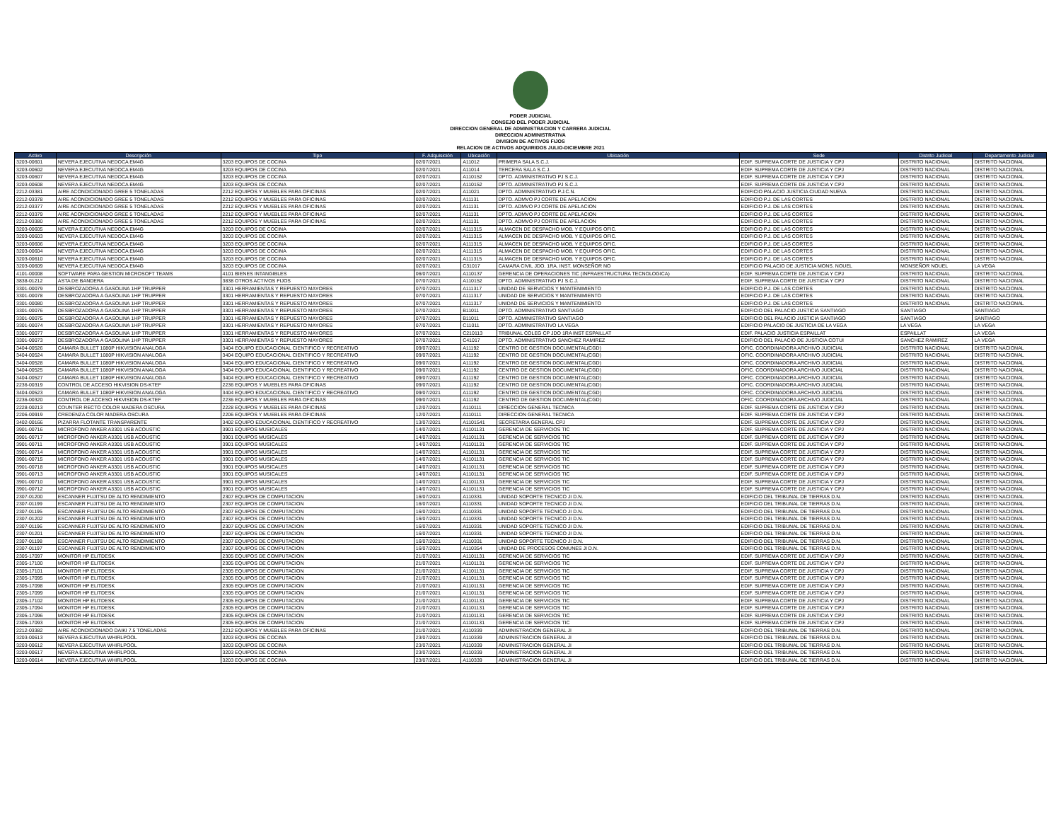PODER JUDICIAL
CONSEJO DEL PODER JUDICIAL
DIRECCION GENERAL DE ADMINISTRACION Y CARRERA JUDICIAL
DIRECCION ADMINISTRATIVA
DIVISION DE ACTIVOS FIJOS
RELACION DE ACTIVOS ADQUIRIDOS JULIO-DICIEMBRE 2021
| Activo | Descripción | Tipo | F. Adquisición | Ubicación | Ubicación | Sede | Distrito Judicial | Departamento Judicial |
| --- | --- | --- | --- | --- | --- | --- | --- | --- |
| 3203-00601 | NEVERA EJECUTIVA NEDOCA EM4G | 3203 EQUIPOS DE COCINA | 02/07/2021 | A11012 | PRIMERA SALA S.C.J. | EDIF. SUPREMA CORTE DE JUSTICIA Y CPJ | DISTRITO NACIONAL | DISTRITO NACIONAL |
| 3203-00602 | NEVERA EJECUTIVA NEDOCA EM4G | 3203 EQUIPOS DE COCINA | 02/07/2021 | A11014 | TERCERA SALA S.C.J. | EDIF. SUPREMA CORTE DE JUSTICIA Y CPJ | DISTRITO NACIONAL | DISTRITO NACIONAL |
| 3203-00607 | NEVERA EJECUTIVA NEDOCA EM4G | 3203 EQUIPOS DE COCINA | 02/07/2021 | A110152 | DPTO. ADMINISTRATIVO PJ S.C.J. | EDIF. SUPREMA CORTE DE JUSTICIA Y CPJ | DISTRITO NACIONAL | DISTRITO NACIONAL |
| 3203-00608 | NEVERA EJECUTIVA NEDOCA EM4G | 3203 EQUIPOS DE COCINA | 02/07/2021 | A110152 | DPTO. ADMINISTRATIVO PJ S.C.J. | EDIF. SUPREMA CORTE DE JUSTICIA Y CPJ | DISTRITO NACIONAL | DISTRITO NACIONAL |
| 2212-03381 | AIRE ACONDICIONADO GREE 5 TONELADAS | 2212 EQUIPOS Y MUEBLES PARA OFICINAS | 02/07/2021 | A11021 | DPTO. ADMINISTRATIVO P.J.C.N. | EDIFICIO PALACIO JUSTICIA CIUDAD NUEVA | DISTRITO NACIONAL | DISTRITO NACIONAL |
| 2212-03378 | AIRE ACONDICIONADO GREE 5 TONELADAS | 2212 EQUIPOS Y MUEBLES PARA OFICINAS | 02/07/2021 | A11131 | DPTO. ADMVO PJ CORTE DE APELACION | EDIFICIO P.J. DE LAS CORTES | DISTRITO NACIONAL | DISTRITO NACIONAL |
| 2212-03377 | AIRE ACONDICIONADO GREE 5 TONELADAS | 2212 EQUIPOS Y MUEBLES PARA OFICINAS | 02/07/2021 | A11131 | DPTO. ADMVO PJ CORTE DE APELACION | EDIFICIO P.J. DE LAS CORTES | DISTRITO NACIONAL | DISTRITO NACIONAL |
| 2212-03379 | AIRE ACONDICIONADO GREE 5 TONELADAS | 2212 EQUIPOS Y MUEBLES PARA OFICINAS | 02/07/2021 | A11131 | DPTO. ADMVO PJ CORTE DE APELACION | EDIFICIO P.J. DE LAS CORTES | DISTRITO NACIONAL | DISTRITO NACIONAL |
| 2212-03380 | AIRE ACONDICIONADO GREE 5 TONELADAS | 2212 EQUIPOS Y MUEBLES PARA OFICINAS | 02/07/2021 | A11131 | DPTO. ADMVO PJ CORTE DE APELACION | EDIFICIO P.J. DE LAS CORTES | DISTRITO NACIONAL | DISTRITO NACIONAL |
| 3203-00605 | NEVERA EJECUTIVA NEDOCA EM4G | 3203 EQUIPOS DE COCINA | 02/07/2021 | A111315 | ALMACEN DE DESPACHO MOB. Y EQUIPOS OFIC. | EDIFICIO P.J. DE LAS CORTES | DISTRITO NACIONAL | DISTRITO NACIONAL |
| 3203-00603 | NEVERA EJECUTIVA NEDOCA EM4G | 3203 EQUIPOS DE COCINA | 02/07/2021 | A111315 | ALMACEN DE DESPACHO MOB. Y EQUIPOS OFIC. | EDIFICIO P.J. DE LAS CORTES | DISTRITO NACIONAL | DISTRITO NACIONAL |
| 3203-00606 | NEVERA EJECUTIVA NEDOCA EM4G | 3203 EQUIPOS DE COCINA | 02/07/2021 | A111315 | ALMACEN DE DESPACHO MOB. Y EQUIPOS OFIC. | EDIFICIO P.J. DE LAS CORTES | DISTRITO NACIONAL | DISTRITO NACIONAL |
| 3203-00604 | NEVERA EJECUTIVA NEDOCA EM4G | 3203 EQUIPOS DE COCINA | 02/07/2021 | A111315 | ALMACEN DE DESPACHO MOB. Y EQUIPOS OFIC. | EDIFICIO P.J. DE LAS CORTES | DISTRITO NACIONAL | DISTRITO NACIONAL |
| 3203-00610 | NEVERA EJECUTIVA NEDOCA EM4G | 3203 EQUIPOS DE COCINA | 02/07/2021 | A111315 | ALMACEN DE DESPACHO MOB. Y EQUIPOS OFIC. | EDIFICIO P.J. DE LAS CORTES | DISTRITO NACIONAL | DISTRITO NACIONAL |
| 3203-00609 | NEVERA EJECUTIVA NEDOCA EM4G | 3203 EQUIPOS DE COCINA | 02/07/2021 | C31017 | CAMARA CIVIL JDO. 1RA. INST. MONSEÑOR NO | EDIFICIO PALACIO DE JUSTICIA MONS. NOUEL | MONSEÑOR NOUEL | LA VEGA |
| 4101-00008 | SOFTWARE PARA GESTION MICROSOFT TEAMS | 4101 BIENES INTANGIBLES | 06/07/2021 | A110137 | GERENCIA DE OPERACIONES TIC (INFRAESTRUCTURA TECNOLOGICA) | EDIF. SUPREMA CORTE DE JUSTICIA Y CPJ | DISTRITO NACIONAL | DISTRITO NACIONAL |
| 3838-01212 | ASTA DE BANDERA | 3838 OTROS ACTIVOS FIJOS | 07/07/2021 | A110152 | DPTO. ADMINISTRATIVO PJ S.C.J. | EDIF. SUPREMA CORTE DE JUSTICIA Y CPJ | DISTRITO NACIONAL | DISTRITO NACIONAL |
| 3301-00079 | DESBROZADORA A GASOLINA 1HP TRUPPER | 3301 HERRAMIENTAS Y REPUESTO MAYORES | 07/07/2021 | A111317 | UNIDAD DE SERVICIOS Y MANTENIMIENTO | EDIFICIO P.J. DE LAS CORTES | DISTRITO NACIONAL | DISTRITO NACIONAL |
| 3301-00078 | DESBROZADORA A GASOLINA 1HP TRUPPER | 3301 HERRAMIENTAS Y REPUESTO MAYORES | 07/07/2021 | A111317 | UNIDAD DE SERVICIOS Y MANTENIMIENTO | EDIFICIO P.J. DE LAS CORTES | DISTRITO NACIONAL | DISTRITO NACIONAL |
| 3301-00080 | DESBROZADORA A GASOLINA 1HP TRUPPER | 3301 HERRAMIENTAS Y REPUESTO MAYORES | 07/07/2021 | A111317 | UNIDAD DE SERVICIOS Y MANTENIMIENTO | EDIFICIO P.J. DE LAS CORTES | DISTRITO NACIONAL | DISTRITO NACIONAL |
| 3301-00076 | DESBROZADORA A GASOLINA 1HP TRUPPER | 3301 HERRAMIENTAS Y REPUESTO MAYORES | 07/07/2021 | B11011 | DPTO. ADMINISTRATIVO SANTIAGO | EDIFICIO DEL PALACIO JUSTICIA SANTIAGO | SANTIAGO | SANTIAGO |
| 3301-00075 | DESBROZADORA A GASOLINA 1HP TRUPPER | 3301 HERRAMIENTAS Y REPUESTO MAYORES | 07/07/2021 | B11011 | DPTO. ADMINISTRATIVO SANTIAGO | EDIFICIO DEL PALACIO JUSTICIA SANTIAGO | SANTIAGO | SANTIAGO |
| 3301-00074 | DESBROZADORA A GASOLINA 1HP TRUPPER | 3301 HERRAMIENTAS Y REPUESTO MAYORES | 07/07/2021 | C11011 | DPTO. ADMINISTRATIVO LA VEGA | EDIFICIO PALACIO DE JUSTICIA DE LA VEGA | LA VEGA | LA VEGA |
| 3301-00077 | DESBROZADORA A GASOLINA 1HP TRUPPER | 3301 HERRAMIENTAS Y REPUESTO MAYORES | 07/07/2021 | C210113 | TRIBUNAL COLEG CP JDO 1RA INST ESPAILLAT | EDIF. PALACIO JUSTICIA ESPAILLAT | ESPAILLAT | LA VEGA |
| 3301-00073 | DESBROZADORA A GASOLINA 1HP TRUPPER | 3301 HERRAMIENTAS Y REPUESTO MAYORES | 07/07/2021 | C41017 | DPTO. ADMINISTRATIVO SANCHEZ RAMIREZ | EDIFICIO DEL PALACIO DE JUSTICIA COTUI | SANCHEZ RAMIREZ | LA VEGA |
| 3404-00526 | CAMARA BULLET 1080P HIKVISION ANALOGA | 3404 EQUIPO EDUCACIONAL CIENTIFICO Y RECREATIVO | 09/07/2021 | A11192 | CENTRO DE GESTION DOCUMENTAL(CGD) | OFIC. COORDINADORA ARCHIVO JUDICIAL | DISTRITO NACIONAL | DISTRITO NACIONAL |
| 3404-00524 | CAMARA BULLET 1080P HIKVISION ANALOGA | 3404 EQUIPO EDUCACIONAL CIENTIFICO Y RECREATIVO | 09/07/2021 | A11192 | CENTRO DE GESTION DOCUMENTAL(CGD) | OFIC. COORDINADORA ARCHIVO JUDICIAL | DISTRITO NACIONAL | DISTRITO NACIONAL |
| 3404-00528 | CAMARA BULLET 1080P HIKVISION ANALOGA | 3404 EQUIPO EDUCACIONAL CIENTIFICO Y RECREATIVO | 09/07/2021 | A11192 | CENTRO DE GESTION DOCUMENTAL(CGD) | OFIC. COORDINADORA ARCHIVO JUDICIAL | DISTRITO NACIONAL | DISTRITO NACIONAL |
| 3404-00525 | CAMARA BULLET 1080P HIKVISION ANALOGA | 3404 EQUIPO EDUCACIONAL CIENTIFICO Y RECREATIVO | 09/07/2021 | A11192 | CENTRO DE GESTION DOCUMENTAL(CGD) | OFIC. COORDINADORA ARCHIVO JUDICIAL | DISTRITO NACIONAL | DISTRITO NACIONAL |
| 3404-00527 | CAMARA BULLET 1080P HIKVISION ANALOGA | 3404 EQUIPO EDUCACIONAL CIENTIFICO Y RECREATIVO | 09/07/2021 | A11192 | CENTRO DE GESTION DOCUMENTAL(CGD) | OFIC. COORDINADORA ARCHIVO JUDICIAL | DISTRITO NACIONAL | DISTRITO NACIONAL |
| 2236-00319 | CONTROL DE ACCESO HIKVISION DS-KTEF | 2236 EQUIPOS Y MUEBLES PARA OFICINAS | 09/07/2021 | A11192 | CENTRO DE GESTION DOCUMENTAL(CGD) | OFIC. COORDINADORA ARCHIVO JUDICIAL | DISTRITO NACIONAL | DISTRITO NACIONAL |
| 3404-00523 | CAMARA BULLET 1080P HIKVISION ANALOGA | 3404 EQUIPO EDUCACIONAL CIENTIFICO Y RECREATIVO | 09/07/2021 | A11192 | CENTRO DE GESTION DOCUMENTAL(CGD) | OFIC. COORDINADORA ARCHIVO JUDICIAL | DISTRITO NACIONAL | DISTRITO NACIONAL |
| 2236-00320 | CONTROL DE ACCESO HIKVISION DS-KTEF | 2236 EQUIPOS Y MUEBLES PARA OFICINAS | 09/07/2021 | A11192 | CENTRO DE GESTION DOCUMENTAL(CGD) | OFIC. COORDINADORA ARCHIVO JUDICIAL | DISTRITO NACIONAL | DISTRITO NACIONAL |
| 2228-00213 | COUNTER RECTO COLOR MADERA OSCURA | 2228 EQUIPOS Y MUEBLES PARA OFICINAS | 12/07/2021 | A110111 | DIRECCION GENERAL TECNICA | EDIF. SUPREMA CORTE DE JUSTICIA Y CPJ | DISTRITO NACIONAL | DISTRITO NACIONAL |
| 2206-00919 | CREDENZA COLOR MADERA OSCURA | 2206 EQUIPOS Y MUEBLES PARA OFICINAS | 12/07/2021 | A110111 | DIRECCION GENERAL TECNICA | EDIF. SUPREMA CORTE DE JUSTICIA Y CPJ | DISTRITO NACIONAL | DISTRITO NACIONAL |
| 3402-00166 | PIZARRA FLOTANTE TRANSPARENTE | 3402 EQUIPO EDUCACIONAL CIENTIFICO Y RECREATIVO | 13/07/2021 | A1101541 | SECRETARIA GENERAL CPJ | EDIF. SUPREMA CORTE DE JUSTICIA Y CPJ | DISTRITO NACIONAL | DISTRITO NACIONAL |
| 3901-00716 | MICROFONO ANKER A3301 USB ACOUSTIC | 3901 EQUIPOS MUSICALES | 14/07/2021 | A1101131 | GERENCIA DE SERVICIOS TIC | EDIF. SUPREMA CORTE DE JUSTICIA Y CPJ | DISTRITO NACIONAL | DISTRITO NACIONAL |
| 3901-00717 | MICROFONO ANKER A3301 USB ACOUSTIC | 3901 EQUIPOS MUSICALES | 14/07/2021 | A1101131 | GERENCIA DE SERVICIOS TIC | EDIF. SUPREMA CORTE DE JUSTICIA Y CPJ | DISTRITO NACIONAL | DISTRITO NACIONAL |
| 3901-00711 | MICROFONO ANKER A3301 USB ACOUSTIC | 3901 EQUIPOS MUSICALES | 14/07/2021 | A1101131 | GERENCIA DE SERVICIOS TIC | EDIF. SUPREMA CORTE DE JUSTICIA Y CPJ | DISTRITO NACIONAL | DISTRITO NACIONAL |
| 3901-00714 | MICROFONO ANKER A3301 USB ACOUSTIC | 3901 EQUIPOS MUSICALES | 14/07/2021 | A1101131 | GERENCIA DE SERVICIOS TIC | EDIF. SUPREMA CORTE DE JUSTICIA Y CPJ | DISTRITO NACIONAL | DISTRITO NACIONAL |
| 3901-00715 | MICROFONO ANKER A3301 USB ACOUSTIC | 3901 EQUIPOS MUSICALES | 14/07/2021 | A1101131 | GERENCIA DE SERVICIOS TIC | EDIF. SUPREMA CORTE DE JUSTICIA Y CPJ | DISTRITO NACIONAL | DISTRITO NACIONAL |
| 3901-00718 | MICROFONO ANKER A3301 USB ACOUSTIC | 3901 EQUIPOS MUSICALES | 14/07/2021 | A1101131 | GERENCIA DE SERVICIOS TIC | EDIF. SUPREMA CORTE DE JUSTICIA Y CPJ | DISTRITO NACIONAL | DISTRITO NACIONAL |
| 3901-00713 | MICROFONO ANKER A3301 USB ACOUSTIC | 3901 EQUIPOS MUSICALES | 14/07/2021 | A1101131 | GERENCIA DE SERVICIOS TIC | EDIF. SUPREMA CORTE DE JUSTICIA Y CPJ | DISTRITO NACIONAL | DISTRITO NACIONAL |
| 3901-00710 | MICROFONO ANKER A3301 USB ACOUSTIC | 3901 EQUIPOS MUSICALES | 14/07/2021 | A1101131 | GERENCIA DE SERVICIOS TIC | EDIF. SUPREMA CORTE DE JUSTICIA Y CPJ | DISTRITO NACIONAL | DISTRITO NACIONAL |
| 3901-00712 | MICROFONO ANKER A3301 USB ACOUSTIC | 3901 EQUIPOS MUSICALES | 14/07/2021 | A1101131 | GERENCIA DE SERVICIOS TIC | EDIF. SUPREMA CORTE DE JUSTICIA Y CPJ | DISTRITO NACIONAL | DISTRITO NACIONAL |
| 2307-01200 | ESCANNER FUJITSU DE ALTO RENDIMIENTO | 2307 EQUIPOS DE COMPUTACION | 16/07/2021 | A110331 | UNIDAD SOPORTE TECNICO JI D.N. | EDIFICIO DEL TRIBUNAL DE TIERRAS D.N. | DISTRITO NACIONAL | DISTRITO NACIONAL |
| 2307-01199 | ESCANNER FUJITSU DE ALTO RENDIMIENTO | 2307 EQUIPOS DE COMPUTACION | 16/07/2021 | A110331 | UNIDAD SOPORTE TECNICO JI D.N. | EDIFICIO DEL TRIBUNAL DE TIERRAS D.N. | DISTRITO NACIONAL | DISTRITO NACIONAL |
| 2307-01195 | ESCANNER FUJITSU DE ALTO RENDIMIENTO | 2307 EQUIPOS DE COMPUTACION | 16/07/2021 | A110331 | UNIDAD SOPORTE TECNICO JI D.N. | EDIFICIO DEL TRIBUNAL DE TIERRAS D.N. | DISTRITO NACIONAL | DISTRITO NACIONAL |
| 2307-01202 | ESCANNER FUJITSU DE ALTO RENDIMIENTO | 2307 EQUIPOS DE COMPUTACION | 16/07/2021 | A110331 | UNIDAD SOPORTE TECNICO JI D.N. | EDIFICIO DEL TRIBUNAL DE TIERRAS D.N. | DISTRITO NACIONAL | DISTRITO NACIONAL |
| 2307-01196 | ESCANNER FUJITSU DE ALTO RENDIMIENTO | 2307 EQUIPOS DE COMPUTACION | 16/07/2021 | A110331 | UNIDAD SOPORTE TECNICO JI D.N. | EDIFICIO DEL TRIBUNAL DE TIERRAS D.N. | DISTRITO NACIONAL | DISTRITO NACIONAL |
| 2307-01201 | ESCANNER FUJITSU DE ALTO RENDIMIENTO | 2307 EQUIPOS DE COMPUTACION | 16/07/2021 | A110331 | UNIDAD SOPORTE TECNICO JI D.N. | EDIFICIO DEL TRIBUNAL DE TIERRAS D.N. | DISTRITO NACIONAL | DISTRITO NACIONAL |
| 2307-01198 | ESCANNER FUJITSU DE ALTO RENDIMIENTO | 2307 EQUIPOS DE COMPUTACION | 16/07/2021 | A110331 | UNIDAD SOPORTE TECNICO JI D.N. | EDIFICIO DEL TRIBUNAL DE TIERRAS D.N. | DISTRITO NACIONAL | DISTRITO NACIONAL |
| 2307-01197 | ESCANNER FUJITSU DE ALTO RENDIMIENTO | 2307 EQUIPOS DE COMPUTACION | 16/07/2021 | A110354 | UNIDAD DE PROCESOS COMUNES JI D.N. | EDIFICIO DEL TRIBUNAL DE TIERRAS D.N. | DISTRITO NACIONAL | DISTRITO NACIONAL |
| 2305-17097 | MONITOR HP ELITDESK | 2305 EQUIPOS DE COMPUTACION | 21/07/2021 | A1101131 | GERENCIA DE SERVICIOS TIC | EDIF. SUPREMA CORTE DE JUSTICIA Y CPJ | DISTRITO NACIONAL | DISTRITO NACIONAL |
| 2305-17100 | MONITOR HP ELITDESK | 2305 EQUIPOS DE COMPUTACION | 21/07/2021 | A1101131 | GERENCIA DE SERVICIOS TIC | EDIF. SUPREMA CORTE DE JUSTICIA Y CPJ | DISTRITO NACIONAL | DISTRITO NACIONAL |
| 2305-17101 | MONITOR HP ELITDESK | 2305 EQUIPOS DE COMPUTACION | 21/07/2021 | A1101131 | GERENCIA DE SERVICIOS TIC | EDIF. SUPREMA CORTE DE JUSTICIA Y CPJ | DISTRITO NACIONAL | DISTRITO NACIONAL |
| 2305-17095 | MONITOR HP ELITDESK | 2305 EQUIPOS DE COMPUTACION | 21/07/2021 | A1101131 | GERENCIA DE SERVICIOS TIC | EDIF. SUPREMA CORTE DE JUSTICIA Y CPJ | DISTRITO NACIONAL | DISTRITO NACIONAL |
| 2305-17098 | MONITOR HP ELITDESK | 2305 EQUIPOS DE COMPUTACION | 21/07/2021 | A1101131 | GERENCIA DE SERVICIOS TIC | EDIF. SUPREMA CORTE DE JUSTICIA Y CPJ | DISTRITO NACIONAL | DISTRITO NACIONAL |
| 2305-17099 | MONITOR HP ELITDESK | 2305 EQUIPOS DE COMPUTACION | 21/07/2021 | A1101131 | GERENCIA DE SERVICIOS TIC | EDIF. SUPREMA CORTE DE JUSTICIA Y CPJ | DISTRITO NACIONAL | DISTRITO NACIONAL |
| 2305-17102 | MONITOR HP ELITDESK | 2305 EQUIPOS DE COMPUTACION | 21/07/2021 | A1101131 | GERENCIA DE SERVICIOS TIC | EDIF. SUPREMA CORTE DE JUSTICIA Y CPJ | DISTRITO NACIONAL | DISTRITO NACIONAL |
| 2305-17094 | MONITOR HP ELITDESK | 2305 EQUIPOS DE COMPUTACION | 21/07/2021 | A1101131 | GERENCIA DE SERVICIOS TIC | EDIF. SUPREMA CORTE DE JUSTICIA Y CPJ | DISTRITO NACIONAL | DISTRITO NACIONAL |
| 2305-17096 | MONITOR HP ELITDESK | 2305 EQUIPOS DE COMPUTACION | 21/07/2021 | A1101131 | GERENCIA DE SERVICIOS TIC | EDIF. SUPREMA CORTE DE JUSTICIA Y CPJ | DISTRITO NACIONAL | DISTRITO NACIONAL |
| 2305-17093 | MONITOR HP ELITDESK | 2305 EQUIPOS DE COMPUTACION | 21/07/2021 | A1101131 | GERENCIA DE SERVICIOS TIC | EDIF. SUPREMA CORTE DE JUSTICIA Y CPJ | DISTRITO NACIONAL | DISTRITO NACIONAL |
| 2212-03382 | AIRE ACONDICIONADO DAIKI 7.5 TONELADAS | 2212 EQUIPOS Y MUEBLES PARA OFICINAS | 21/07/2021 | A110339 | ADMINISTRACION GENERAL JI | EDIFICIO DEL TRIBUNAL DE TIERRAS D.N. | DISTRITO NACIONAL | DISTRITO NACIONAL |
| 3203-00613 | NEVERA EJECUTIVA WHIRLPOOL | 3203 EQUIPOS DE COCINA | 23/07/2021 | A110339 | ADMINISTRACION GENERAL JI | EDIFICIO DEL TRIBUNAL DE TIERRAS D.N. | DISTRITO NACIONAL | DISTRITO NACIONAL |
| 3203-00612 | NEVERA EJECUTIVA WHIRLPOOL | 3203 EQUIPOS DE COCINA | 23/07/2021 | A110339 | ADMINISTRACION GENERAL JI | EDIFICIO DEL TRIBUNAL DE TIERRAS D.N. | DISTRITO NACIONAL | DISTRITO NACIONAL |
| 3203-00617 | NEVERA EJECUTIVA WHIRLPOOL | 3203 EQUIPOS DE COCINA | 23/07/2021 | A110339 | ADMINISTRACION GENERAL JI | EDIFICIO DEL TRIBUNAL DE TIERRAS D.N. | DISTRITO NACIONAL | DISTRITO NACIONAL |
| 3203-00614 | NEVERA EJECUTIVA WHIRLPOOL | 3203 EQUIPOS DE COCINA | 23/07/2021 | A110339 | ADMINISTRACION GENERAL JI | EDIFICIO DEL TRIBUNAL DE TIERRAS D.N. | DISTRITO NACIONAL | DISTRITO NACIONAL |